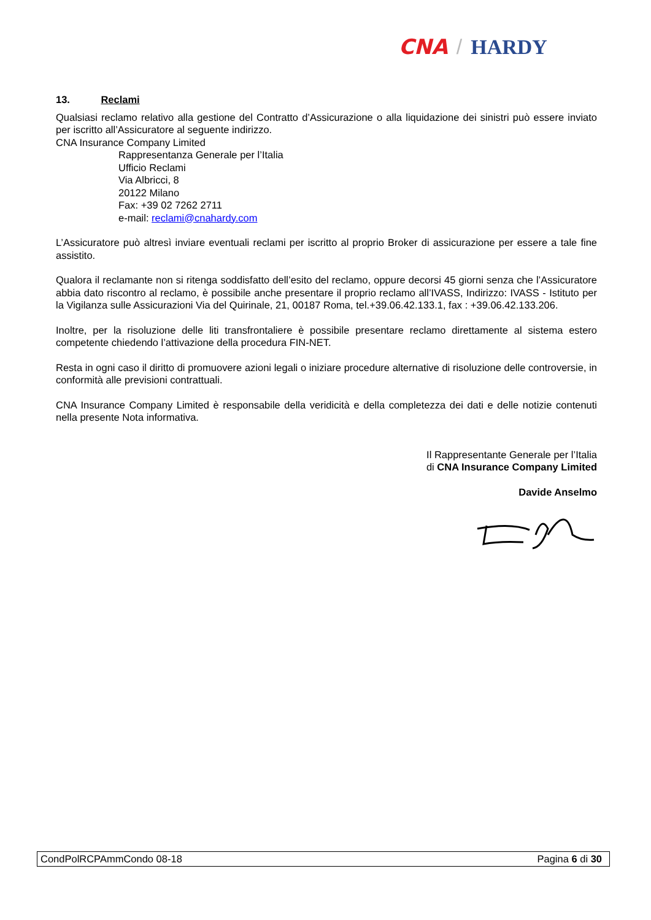CNA / HARDY
13. Reclami
Qualsiasi reclamo relativo alla gestione del Contratto d’Assicurazione o alla liquidazione dei sinistri può essere inviato per iscritto all’Assicuratore al seguente indirizzo.
CNA Insurance Company Limited
Rappresentanza Generale per l’Italia
Ufficio Reclami
Via Albricci, 8
20122 Milano
Fax: +39 02 7262 2711
e-mail: reclami@cnahardy.com
L’Assicuratore può altresì inviare eventuali reclami per iscritto al proprio Broker di assicurazione per essere a tale fine assistito.
Qualora il reclamante non si ritenga soddisfatto dell’esito del reclamo, oppure decorsi 45 giorni senza che l’Assicuratore abbia dato riscontro al reclamo, è possibile anche presentare il proprio reclamo all’IVASS, Indirizzo: IVASS - Istituto per la Vigilanza sulle Assicurazioni Via del Quirinale, 21, 00187 Roma, tel.+39.06.42.133.1, fax : +39.06.42.133.206.
Inoltre, per la risoluzione delle liti transfrontaliere è possibile presentare reclamo direttamente al sistema estero competente chiedendo l’attivazione della procedura FIN-NET.
Resta in ogni caso il diritto di promuovere azioni legali o iniziare procedure alternative di risoluzione delle controversie, in conformità alle previsioni contrattuali.
CNA Insurance Company Limited è responsabile della veridicità e della completezza dei dati e delle notizie contenuti nella presente Nota informativa.
Il Rappresentante Generale per l’Italia
di CNA Insurance Company Limited
Davide Anselmo
CondPolRCPAmmCondo 08-18 Pagina 6 di 30